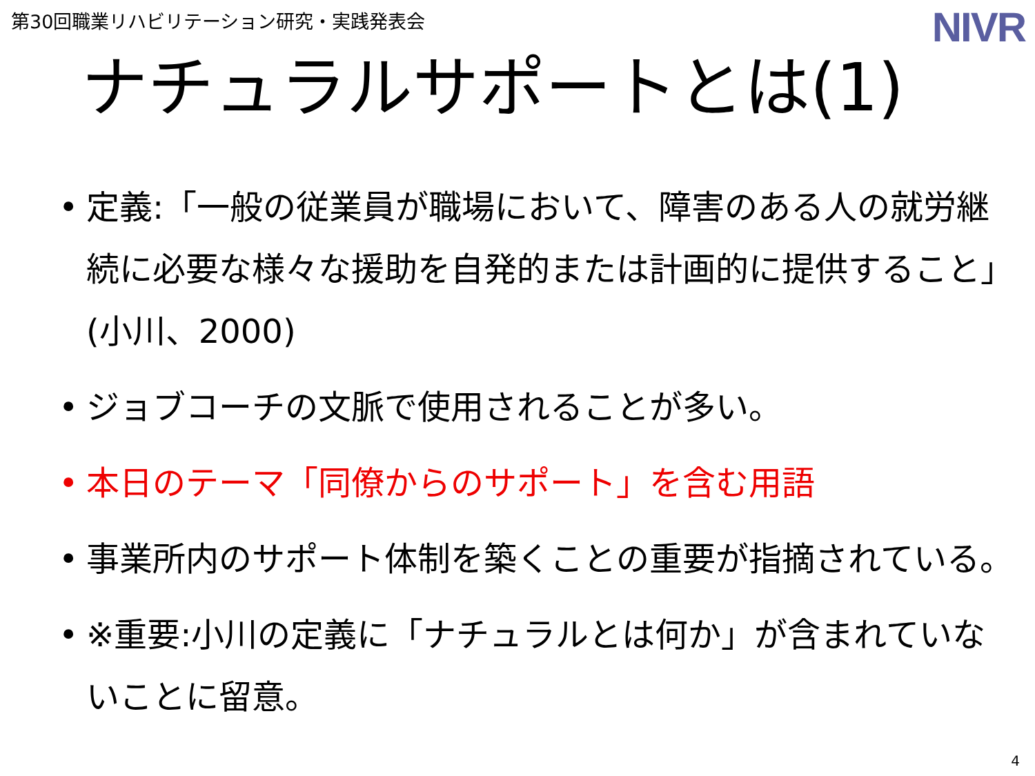第30回職業リハビリテーション研究・実践発表会
NIVR
ナチュラルサポートとは(1)
• 定義:「一般の従業員が職場において、障害のある人の就労継続に必要な様々な援助を自発的または計画的に提供すること」(小川、2000)
• ジョブコーチの文脈で使用されることが多い。
• 本日のテーマ「同僚からのサポート」を含む用語
• 事業所内のサポート体制を築くことの重要が指摘されている。
• ※重要:小川の定義に「ナチュラルとは何か」が含まれていないことに留意。
4